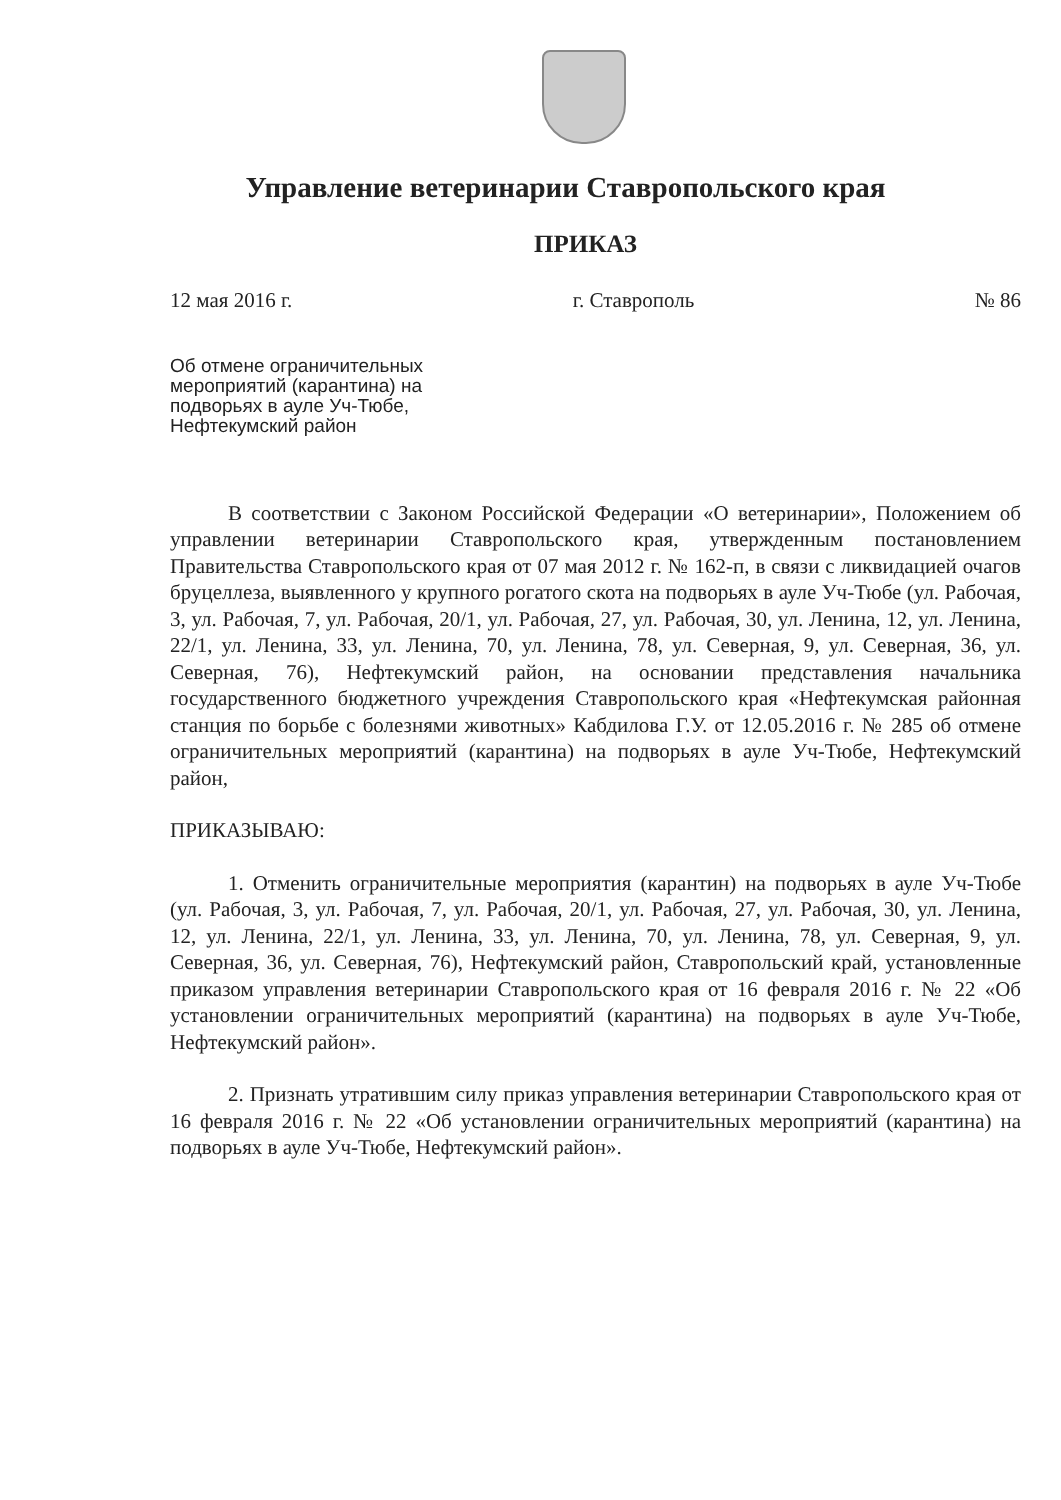Управление ветеринарии Ставропольского края
ПРИКАЗ
12 мая 2016 г. г. Ставрополь № 86
Об отмене ограничительных
мероприятий (карантина) на
подворьях в ауле Уч-Тюбе,
Нефтекумский район
В соответствии с Законом Российской Федерации «О ветеринарии», Положением об управлении ветеринарии Ставропольского края, утвержденным постановлением Правительства Ставропольского края от 07 мая 2012 г. № 162-п, в связи с ликвидацией очагов бруцеллеза, выявленного у крупного рогатого скота на подворьях в ауле Уч-Тюбе (ул. Рабочая, 3, ул. Рабочая, 7, ул. Рабочая, 20/1, ул. Рабочая, 27, ул. Рабочая, 30, ул. Ленина, 12, ул. Ленина, 22/1, ул. Ленина, 33, ул. Ленина, 70, ул. Ленина, 78, ул. Северная, 9, ул. Северная, 36, ул. Северная, 76), Нефтекумский район, на основании представления начальника государственного бюджетного учреждения Ставропольского края «Нефтекумская районная станция по борьбе с болезнями животных» Кабдилова Г.У. от 12.05.2016 г. № 285 об отмене ограничительных мероприятий (карантина) на подворьях в ауле Уч-Тюбе, Нефтекумский район,
ПРИКАЗЫВАЮ:
1. Отменить ограничительные мероприятия (карантин) на подворьях в ауле Уч-Тюбе (ул. Рабочая, 3, ул. Рабочая, 7, ул. Рабочая, 20/1, ул. Рабочая, 27, ул. Рабочая, 30, ул. Ленина, 12, ул. Ленина, 22/1, ул. Ленина, 33, ул. Ленина, 70, ул. Ленина, 78, ул. Северная, 9, ул. Северная, 36, ул. Северная, 76), Нефтекумский район, Ставропольский край, установленные приказом управления ветеринарии Ставропольского края от 16 февраля 2016 г. № 22 «Об установлении ограничительных мероприятий (карантина) на подворьях в ауле Уч-Тюбе, Нефтекумский район».
2. Признать утратившим силу приказ управления ветеринарии Ставропольского края от 16 февраля 2016 г. № 22 «Об установлении ограничительных мероприятий (карантина) на подворьях в ауле Уч-Тюбе, Нефтекумский район».